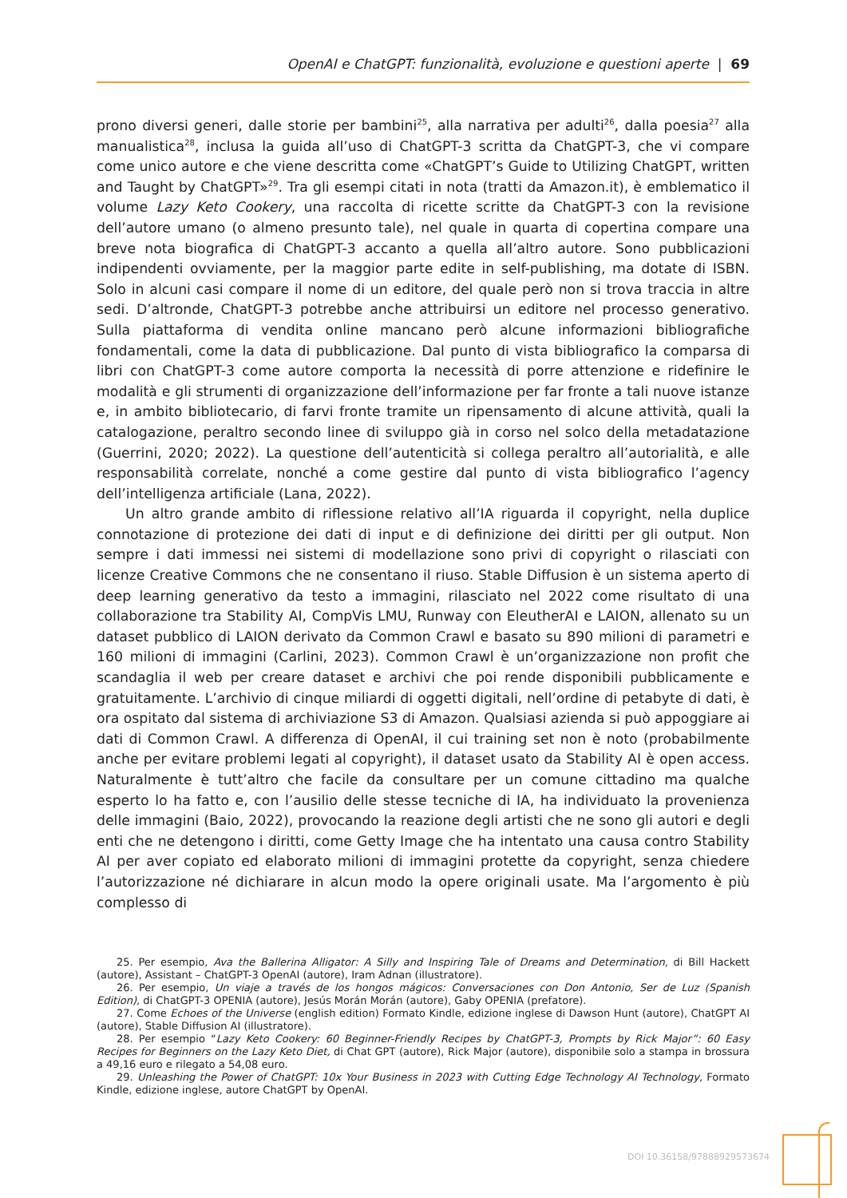OpenAI e ChatGPT: funzionalità, evoluzione e questioni aperte | 69
prono diversi generi, dalle storie per bambini<sup>25</sup>, alla narrativa per adulti<sup>26</sup>, dalla poesia<sup>27</sup> alla manualistica<sup>28</sup>, inclusa la guida all’uso di ChatGPT-3 scritta da ChatGPT-3, che vi compare come unico autore e che viene descritta come «ChatGPT’s Guide to Utilizing ChatGPT, written and Taught by ChatGPT»<sup>29</sup>. Tra gli esempi citati in nota (tratti da Amazon.it), è emblematico il volume Lazy Keto Cookery, una raccolta di ricette scritte da ChatGPT-3 con la revisione dell’autore umano (o almeno presunto tale), nel quale in quarta di copertina compare una breve nota biografica di ChatGPT-3 accanto a quella all’altro autore. Sono pubblicazioni indipendenti ovviamente, per la maggior parte edite in self-publishing, ma dotate di ISBN. Solo in alcuni casi compare il nome di un editore, del quale però non si trova traccia in altre sedi. D’altronde, ChatGPT-3 potrebbe anche attribuirsi un editore nel processo generativo. Sulla piattaforma di vendita online mancano però alcune informazioni bibliografiche fondamentali, come la data di pubblicazione. Dal punto di vista bibliografico la comparsa di libri con ChatGPT-3 come autore comporta la necessità di porre attenzione e ridefinire le modalità e gli strumenti di organizzazione dell’informazione per far fronte a tali nuove istanze e, in ambito bibliotecario, di farvi fronte tramite un ripensamento di alcune attività, quali la catalogazione, peraltro secondo linee di sviluppo già in corso nel solco della metadatazione (Guerrini, 2020; 2022). La questione dell’autenticità si collega peraltro all’autorialità, e alle responsabilità correlate, nonché a come gestire dal punto di vista bibliografico l’agency dell’intelligenza artificiale (Lana, 2022).
Un altro grande ambito di riflessione relativo all’IA riguarda il copyright, nella duplice connotazione di protezione dei dati di input e di definizione dei diritti per gli output. Non sempre i dati immessi nei sistemi di modellazione sono privi di copyright o rilasciati con licenze Creative Commons che ne consentano il riuso. Stable Diffusion è un sistema aperto di deep learning generativo da testo a immagini, rilasciato nel 2022 come risultato di una collaborazione tra Stability AI, CompVis LMU, Runway con EleutherAI e LAION, allenato su un dataset pubblico di LAION derivato da Common Crawl e basato su 890 milioni di parametri e 160 milioni di immagini (Carlini, 2023). Common Crawl è un’organizzazione non profit che scandaglia il web per creare dataset e archivi che poi rende disponibili pubblicamente e gratuitamente. L’archivio di cinque miliardi di oggetti digitali, nell’ordine di petabyte di dati, è ora ospitato dal sistema di archiviazione S3 di Amazon. Qualsiasi azienda si può appoggiare ai dati di Common Crawl. A differenza di OpenAI, il cui training set non è noto (probabilmente anche per evitare problemi legati al copyright), il dataset usato da Stability AI è open access. Naturalmente è tutt’altro che facile da consultare per un comune cittadino ma qualche esperto lo ha fatto e, con l’ausilio delle stesse tecniche di IA, ha individuato la provenienza delle immagini (Baio, 2022), provocando la reazione degli artisti che ne sono gli autori e degli enti che ne detengono i diritti, come Getty Image che ha intentato una causa contro Stability AI per aver copiato ed elaborato milioni di immagini protette da copyright, senza chiedere l’autorizzazione né dichiarare in alcun modo la opere originali usate. Ma l’argomento è più complesso di
25. Per esempio, Ava the Ballerina Alligator: A Silly and Inspiring Tale of Dreams and Determination, di Bill Hackett (autore), Assistant – ChatGPT-3 OpenAI (autore), Iram Adnan (illustratore).
26. Per esempio, Un viaje a través de los hongos mágicos: Conversaciones con Don Antonio, Ser de Luz (Spanish Edition), di ChatGPT-3 OPENIA (autore), Jesús Morán Morán (autore), Gaby OPENIA (prefatore).
27. Come Echoes of the Universe (english edition) Formato Kindle, edizione inglese di Dawson Hunt (autore), ChatGPT AI (autore), Stable Diffusion AI (illustratore).
28. Per esempio “Lazy Keto Cookery: 60 Beginner-Friendly Recipes by ChatGPT-3, Prompts by Rick Major”: 60 Easy Recipes for Beginners on the Lazy Keto Diet, di Chat GPT (autore), Rick Major (autore), disponibile solo a stampa in brossura a 49,16 euro e rilegato a 54,08 euro.
29. Unleashing the Power of ChatGPT: 10x Your Business in 2023 with Cutting Edge Technology AI Technology, Formato Kindle, edizione inglese, autore ChatGPT by OpenAI.
DOI 10.36158/97888929573674